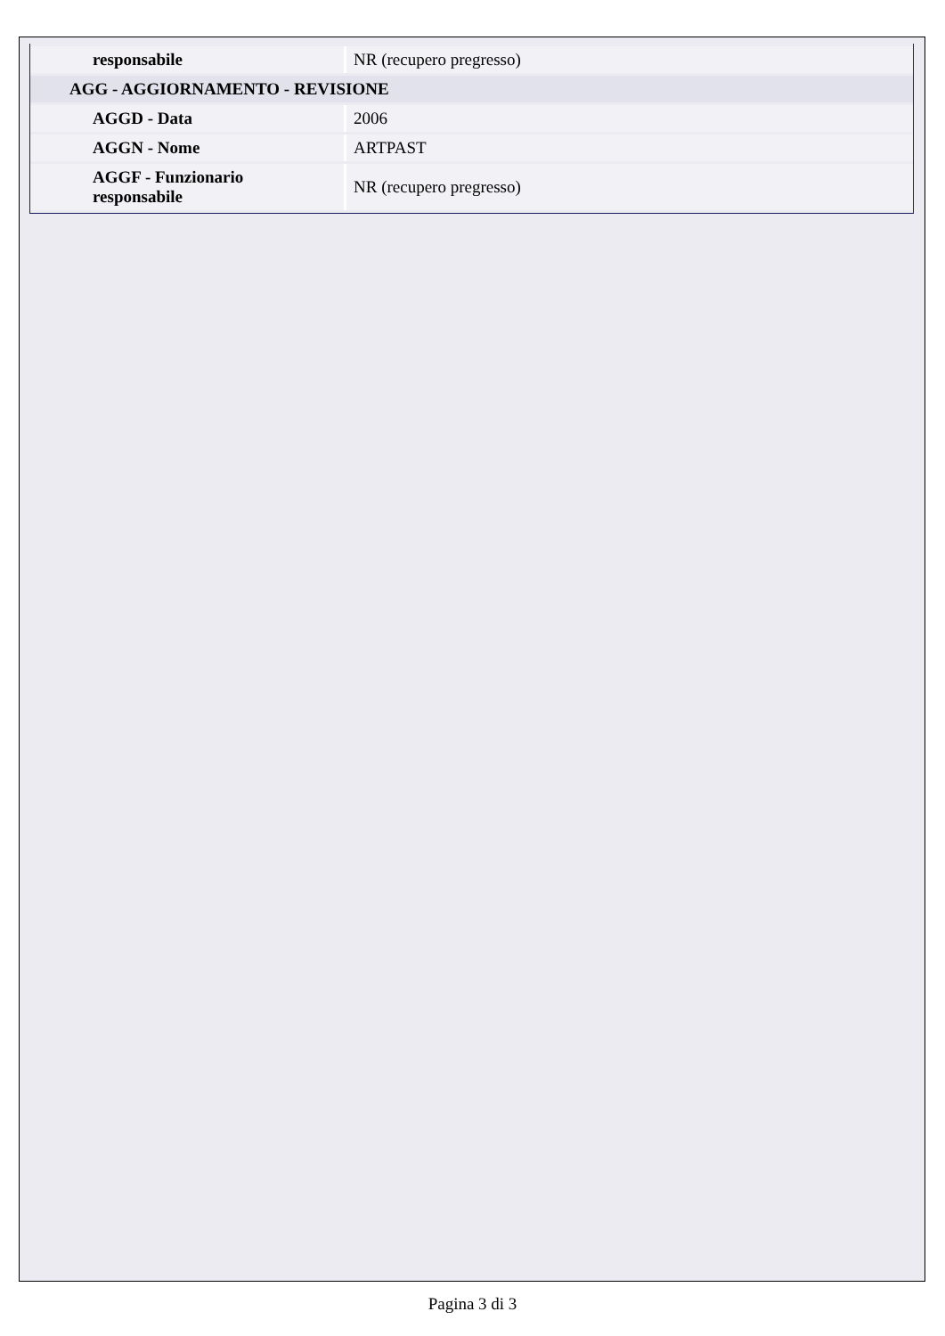| responsabile | NR (recupero pregresso) |
| AGG - AGGIORNAMENTO - REVISIONE | |
| AGGD - Data | 2006 |
| AGGN - Nome | ARTPAST |
| AGGF - Funzionario responsabile | NR (recupero pregresso) |
Pagina 3 di 3